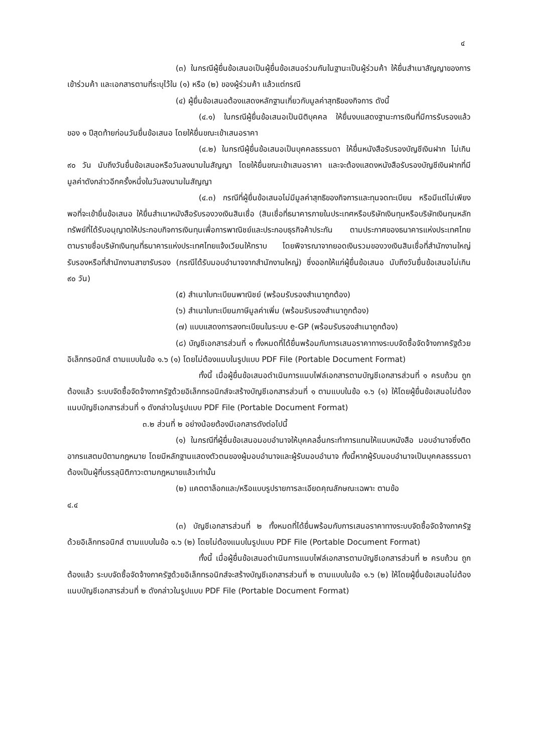๔
(๓) ในกรณีผู้ยื่นข้อเสนอเป็นผู้ยื่นข้อเสนอร่วมกันในฐานะเป็นผู้ร่วมค้า ให้ยื่นสำเนาสัญญาของการเข้าร่วมค้า และเอกสารตามที่ระบุไว้ใน (๑) หรือ (๒) ของผู้ร่วมค้า แล้วแต่กรณี
(๔) ผู้ยื่นข้อเสนอต้องแสดงหลักฐานเกี่ยวกับมูลค่าสุทธิของกิจการ ดังนี้
(๔.๑) ในกรณีผู้ยื่นข้อเสนอเป็นนิติบุคคล ให้ยื่นงบแสดงฐานะการเงินที่มีการรับรองแล้วของ ๑ ปีสุดท้ายก่อนวันยื่นข้อเสนอ โดยให้ยื่นขณะเข้าเสนอราคา
(๔.๒) ในกรณีผู้ยื่นข้อเสนอเป็นบุคคลธรรมดา ให้ยื่นหนังสือรับรองบัญชีเงินฝาก ไม่เกิน ๙๐ วัน นับถึงวันยื่นข้อเสนอหรือวันลงนามในสัญญา โดยให้ยื่นขณะเข้าเสนอราคา และจะต้องแสดงหนังสือรับรองบัญชีเงินฝากที่มีมูลค่าดังกล่าวอีกครั้งหนึ่งในวันลงนามในสัญญา
(๔.๓) กรณีที่ผู้ยื่นข้อเสนอไม่มีมูลค่าสุทธิของกิจการและทุนจดทะเบียน หรือมีแต่ไม่เพียงพอที่จะเข้ายื่นข้อเสนอ ให้ยื่นสำเนาหนังสือรับรองวงเงินสินเชื่อ (สินเชื่อที่ธนาคารภายในประเทศหรือบริษัทเงินทุนหรือบริษัทเงินทุนหลักทรัพย์ที่ได้รับอนุญาตให้ประกอบกิจการเงินทุนเพื่อการพาณิชย์และประกอบธุรกิจค้าประกัน ตามประกาศของธนาคารแห่งประเทศไทย ตามรายชื่อบริษัทเงินทุนที่ธนาคารแห่งประเทศไทยแจ้งเวียนให้ทราบ โดยพิจารณาจากยอดเงินรวมของวงเงินสินเชื่อที่สำนักงานใหญ่รับรองหรือที่สำนักงานสาขารับรอง (กรณีได้รับมอบอำนาจจากสำนักงานใหญ่) ซึ่งออกให้แก่ผู้ยื่นข้อเสนอ นับถึงวันยื่นข้อเสนอไม่เกิน ๙๐ วัน)
(๕) สำเนาใบทะเบียนพาณิชย์ (พร้อมรับรองสำเนาถูกต้อง)
(๖) สำเนาใบทะเบียนภาษีมูลค่าเพิ่ม (พร้อมรับรองสำเนาถูกต้อง)
(๗) แบบแสดงการลงทะเบียนในระบบ e-GP (พร้อมรับรองสำเนาถูกต้อง)
(๘) บัญชีเอกสารส่วนที่ ๑ ทั้งหมดที่ได้ยื่นพร้อมกับการเสนอราคาทางระบบจัดซื้อจัดจ้างภาครัฐด้วยอิเล็กทรอนิกส์ ตามแบบในข้อ ๑.๖ (๑) โดยไม่ต้องแนบในรูปแบบ PDF File (Portable Document Format)
ทั้งนี้ เมื่อผู้ยื่นข้อเสนอดำเนินการแนบไฟล์เอกสารตามบัญชีเอกสารส่วนที่ ๑ ครบถ้วน ถูกต้องแล้ว ระบบจัดซื้อจัดจ้างภาครัฐด้วยอิเล็กทรอนิกส์จะสร้างบัญชีเอกสารส่วนที่ ๑ ตามแบบในข้อ ๑.๖ (๑) ให้โดยผู้ยื่นข้อเสนอไม่ต้องแนบบัญชีเอกสารส่วนที่ ๑ ดังกล่าวในรูปแบบ PDF File (Portable Document Format)
๓.๒ ส่วนที่ ๒ อย่างน้อยต้องมีเอกสารดังต่อไปนี้
(๑) ในกรณีที่ผู้ยื่นข้อเสนอมอบอำนาจให้บุคคลอื่นกระทำการแทนให้แนบหนังสือ มอบอำนาจซึ่งติดอากรแสตมป์ตามกฎหมาย โดยมีหลักฐานแสดงตัวตนของผู้มอบอำนาจและผู้รับมอบอำนาจ ทั้งนี้หากผู้รับมอบอำนาจเป็นบุคคลธรรมดาต้องเป็นผู้ที่บรรลุนิติภาวะตามกฎหมายแล้วเท่านั้น
(๒) แคตตาล็อกและ/หรือแบบรูปรายการละเอียดคุณลักษณะเฉพาะ ตามข้อ
๔.๔
(๓) บัญชีเอกสารส่วนที่ ๒ ทั้งหมดที่ได้ยื่นพร้อมกับการเสนอราคาทางระบบจัดซื้อจัดจ้างภาครัฐด้วยอิเล็กทรอนิกส์ ตามแบบในข้อ ๑.๖ (๒) โดยไม่ต้องแนบในรูปแบบ PDF File (Portable Document Format)
ทั้งนี้ เมื่อผู้ยื่นข้อเสนอดำเนินการแนบไฟล์เอกสารตามบัญชีเอกสารส่วนที่ ๒ ครบถ้วน ถูกต้องแล้ว ระบบจัดซื้อจัดจ้างภาครัฐด้วยอิเล็กทรอนิกส์จะสร้างบัญชีเอกสารส่วนที่ ๒ ตามแบบในข้อ ๑.๖ (๒) ให้โดยผู้ยื่นข้อเสนอไม่ต้องแนบบัญชีเอกสารส่วนที่ ๒ ดังกล่าวในรูปแบบ PDF File (Portable Document Format)